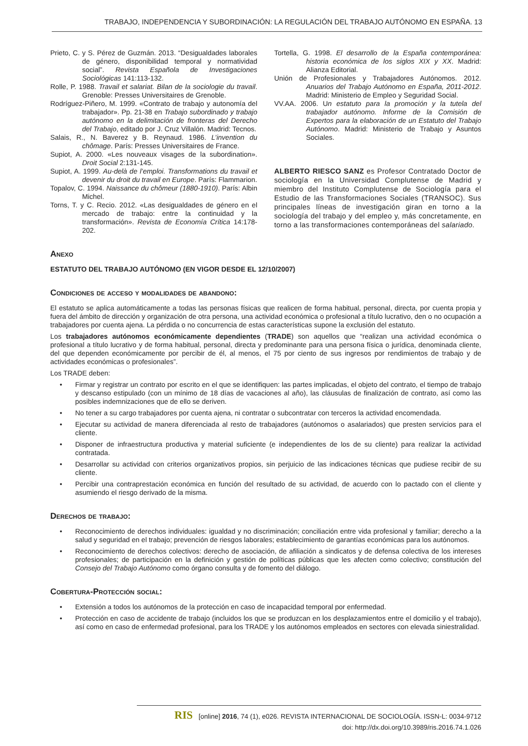TRABAJO, INDEPENDENCIA Y SUBORDINACIÓN: LA REGULACIÓN DEL TRABAJO AUTÓNOMO EN ESPAÑA. 13
Prieto, C. y S. Pérez de Guzmán. 2013. “Desigualdades laborales de género, disponibilidad temporal y normatividad social”. Revista Española de Investigaciones Sociológicas 141:113-132.
Rolle, P. 1988. Travail et salariat. Bilan de la sociologie du travail. Grenoble: Presses Universitaires de Grenoble.
Rodríguez-Piñero, M. 1999. «Contrato de trabajo y autonomía del trabajador». Pp. 21-38 en Trabajo subordinado y trabajo autónomo en la delimitación de fronteras del Derecho del Trabajo, editado por J. Cruz Villalón. Madrid: Tecnos.
Salais, R., N. Baverez y B. Reynaud. 1986. L’invention du chômage. París: Presses Universitaires de France.
Supiot, A. 2000. «Les nouveaux visages de la subordination». Droit Social 2:131-145.
Supiot, A. 1999. Au-delà de l’emploi. Transformations du travail et devenir du droit du travail en Europe. París: Flammarion.
Topalov, C. 1994. Naissance du chômeur (1880-1910). París: Albin Michel.
Torns, T. y C. Recio. 2012. «Las desigualdades de género en el mercado de trabajo: entre la continuidad y la transformación». Revista de Economía Crítica 14:178-202.
Tortella, G. 1998. El desarrollo de la España contemporánea: historia económica de los siglos XIX y XX. Madrid: Alianza Editorial.
Unión de Profesionales y Trabajadores Autónomos. 2012. Anuarios del Trabajo Autónomo en España, 2011-2012. Madrid: Ministerio de Empleo y Seguridad Social.
VV.AA. 2006. Un estatuto para la promoción y la tutela del trabajador autónomo. Informe de la Comisión de Expertos para la elaboración de un Estatuto del Trabajo Autónomo. Madrid: Ministerio de Trabajo y Asuntos Sociales.
ALBERTO RIESCO SANZ es Profesor Contratado Doctor de sociología en la Universidad Complutense de Madrid y miembro del Instituto Complutense de Sociología para el Estudio de las Transformaciones Sociales (TRANSOC). Sus principales líneas de investigación giran en torno a la sociología del trabajo y del empleo y, más concretamente, en torno a las transformaciones contemporáneas del salariado.
Anexo
ESTATUTO DEL TRABAJO AUTÓNOMO (EN VIGOR DESDE EL 12/10/2007)
Condiciones de acceso y modalidades de abandono:
El estatuto se aplica automáticamente a todas las personas físicas que realicen de forma habitual, personal, directa, por cuenta propia y fuera del ámbito de dirección y organización de otra persona, una actividad económica o profesional a título lucrativo, den o no ocupación a trabajadores por cuenta ajena. La pérdida o no concurrencia de estas características supone la exclusión del estatuto.
Los trabajadores autónomos económicamente dependientes (TRADE) son aquellos que “realizan una actividad económica o profesional a título lucrativo y de forma habitual, personal, directa y predominante para una persona física o jurídica, denominada cliente, del que dependen económicamente por percibir de él, al menos, el 75 por ciento de sus ingresos por rendimientos de trabajo y de actividades económicas o profesionales”.
Los TRADE deben:
• Firmar y registrar un contrato por escrito en el que se identifiquen: las partes implicadas, el objeto del contrato, el tiempo de trabajo y descanso estipulado (con un mínimo de 18 días de vacaciones al año), las cláusulas de finalización de contrato, así como las posibles indemnizaciones que de ello se deriven.
• No tener a su cargo trabajadores por cuenta ajena, ni contratar o subcontratar con terceros la actividad encomendada.
• Ejecutar su actividad de manera diferenciada al resto de trabajadores (autónomos o asalariados) que presten servicios para el cliente.
• Disponer de infraestructura productiva y material suficiente (e independientes de los de su cliente) para realizar la actividad contratada.
• Desarrollar su actividad con criterios organizativos propios, sin perjuicio de las indicaciones técnicas que pudiese recibir de su cliente.
• Percibir una contraprestación económica en función del resultado de su actividad, de acuerdo con lo pactado con el cliente y asumiendo el riesgo derivado de la misma.
Derechos de trabajo:
• Reconocimiento de derechos individuales: igualdad y no discriminación; conciliación entre vida profesional y familiar; derecho a la salud y seguridad en el trabajo; prevención de riesgos laborales; establecimiento de garantías económicas para los autónomos.
• Reconocimiento de derechos colectivos: derecho de asociación, de afiliación a sindicatos y de defensa colectiva de los intereses profesionales; de participación en la definición y gestión de políticas públicas que les afecten como colectivo; constitución del Consejo del Trabajo Autónomo como órgano consulta y de fomento del diálogo.
Cobertura-Protección social:
• Extensión a todos los autónomos de la protección en caso de incapacidad temporal por enfermedad.
• Protección en caso de accidente de trabajo (incluidos los que se produzcan en los desplazamientos entre el domicilio y el trabajo), así como en caso de enfermedad profesional, para los TRADE y los autónomos empleados en sectores con elevada siniestralidad.
RIS [online] 2016, 74 (1), e026. REVISTA INTERNACIONAL DE SOCIOLOGÍA. ISSN-L: 0034-9712
doi: http://dx.doi.org/10.3989/ris.2016.74.1.026